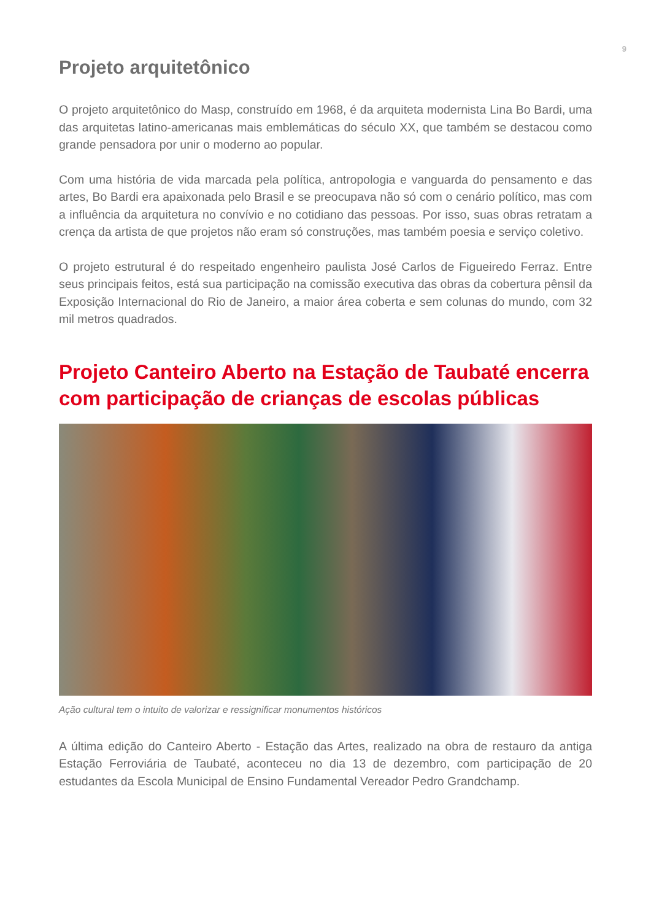9
Projeto arquitetônico
O projeto arquitetônico do Masp, construído em 1968, é da arquiteta modernista Lina Bo Bardi, uma das arquitetas latino-americanas mais emblemáticas do século XX, que também se destacou como grande pensadora por unir o moderno ao popular.
Com uma história de vida marcada pela política, antropologia e vanguarda do pensamento e das artes, Bo Bardi era apaixonada pelo Brasil e se preocupava não só com o cenário político, mas com a influência da arquitetura no convívio e no cotidiano das pessoas. Por isso, suas obras retratam a crença da artista de que projetos não eram só construções, mas também poesia e serviço coletivo.
O projeto estrutural é do respeitado engenheiro paulista José Carlos de Figueiredo Ferraz. Entre seus principais feitos, está sua participação na comissão executiva das obras da cobertura pênsil da Exposição Internacional do Rio de Janeiro, a maior área coberta e sem colunas do mundo, com 32 mil metros quadrados.
Projeto Canteiro Aberto na Estação de Taubaté encerra com participação de crianças de escolas públicas
Ação cultural tem o intuito de valorizar e ressignificar monumentos históricos
A última edição do Canteiro Aberto - Estação das Artes, realizado na obra de restauro da antiga Estação Ferroviária de Taubaté, aconteceu no dia 13 de dezembro, com participação de 20 estudantes da Escola Municipal de Ensino Fundamental Vereador Pedro Grandchamp.